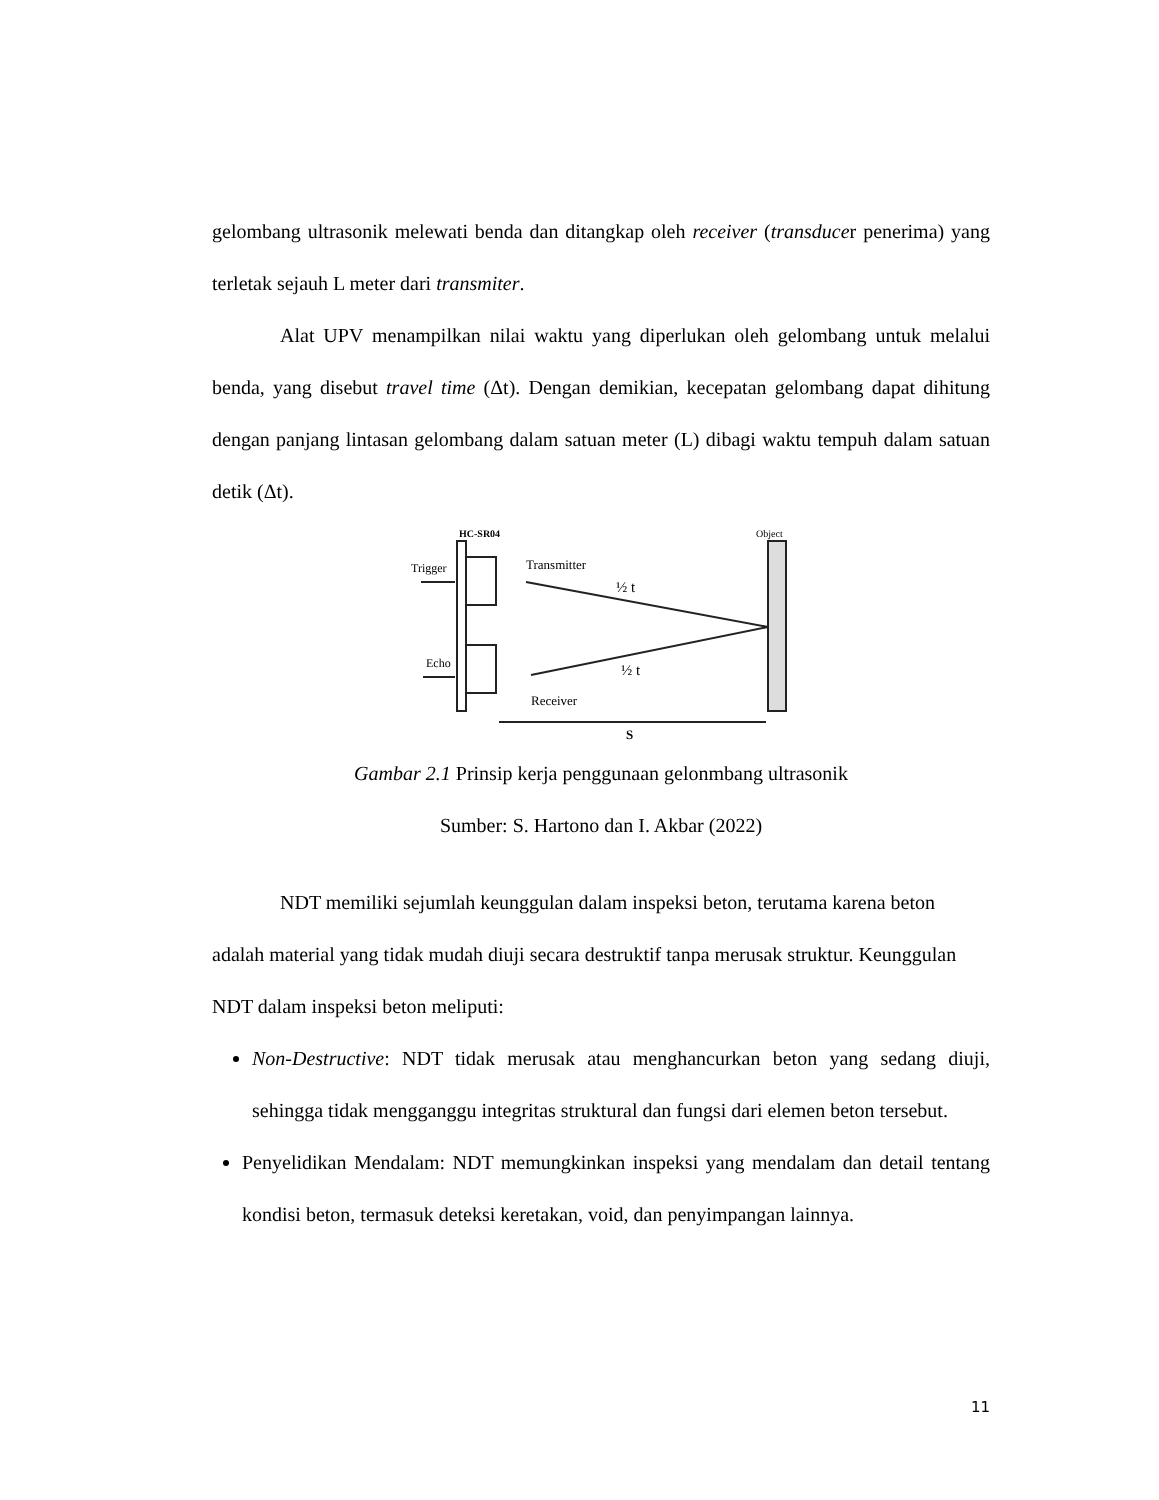gelombang ultrasonik melewati benda dan ditangkap oleh receiver (transducer penerima) yang terletak sejauh L meter dari transmiter.
Alat UPV menampilkan nilai waktu yang diperlukan oleh gelombang untuk melalui benda, yang disebut travel time (Δt). Dengan demikian, kecepatan gelombang dapat dihitung dengan panjang lintasan gelombang dalam satuan meter (L) dibagi waktu tempuh dalam satuan detik (Δt).
HC-SR04
Object
Trigger
Echo
Transmitter
Receiver
½ t
½ t
S
Gambar 2.1 Prinsip kerja penggunaan gelonmbang ultrasonik
Sumber: S. Hartono dan I. Akbar (2022)
NDT memiliki sejumlah keunggulan dalam inspeksi beton, terutama karena beton adalah material yang tidak mudah diuji secara destruktif tanpa merusak struktur. Keunggulan NDT dalam inspeksi beton meliputi:
Non-Destructive: NDT tidak merusak atau menghancurkan beton yang sedang diuji, sehingga tidak mengganggu integritas struktural dan fungsi dari elemen beton tersebut.
Penyelidikan Mendalam: NDT memungkinkan inspeksi yang mendalam dan detail tentang kondisi beton, termasuk deteksi keretakan, void, dan penyimpangan lainnya.
11